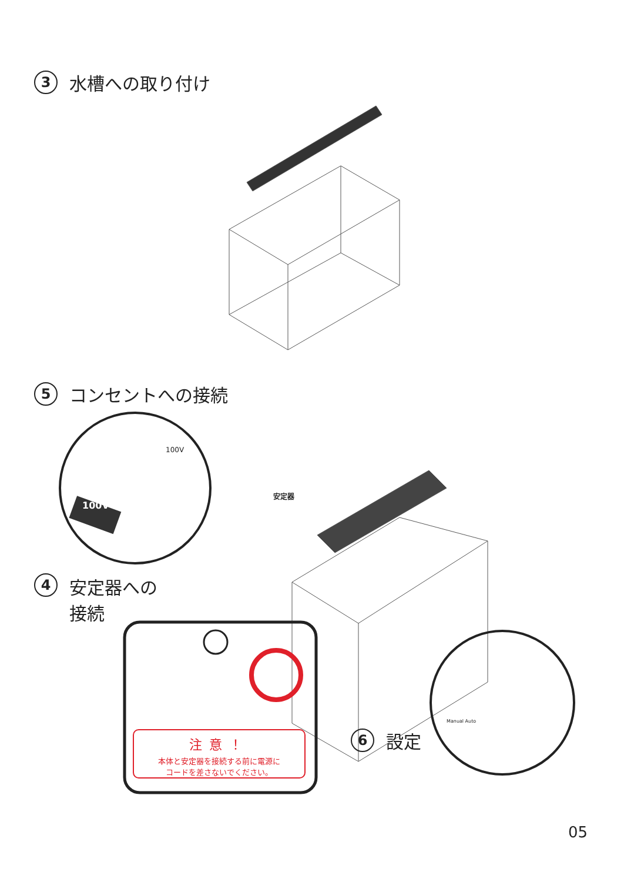3 水槽への取り付け
5 コンセントへの接続
4 安定器への
接続
6 設定
100V
100V
安定器
Manual Auto
注意！
本体と安定器を接続する前に電源に
コードを差さないでください。
05